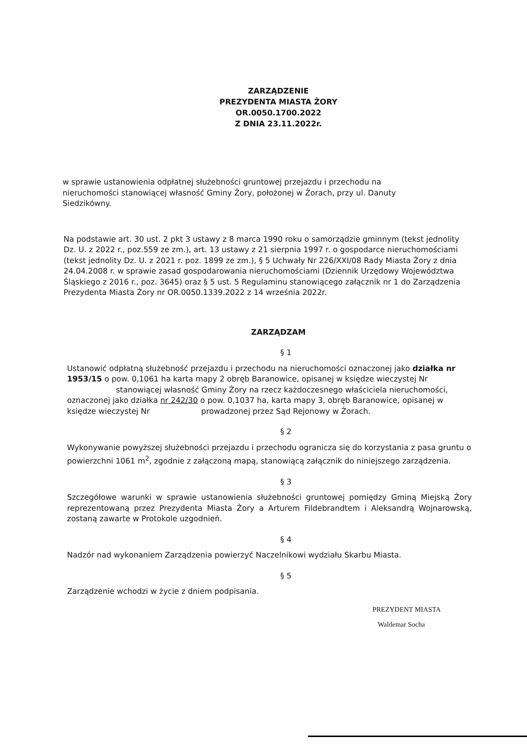ZARZĄDZENIE
PREZYDENTA MIASTA ŻORY
OR.0050.1700.2022
Z DNIA 23.11.2022r.
w sprawie ustanowienia odpłatnej służebności gruntowej przejazdu i przechodu na nieruchomości stanowiącej własność Gminy Żory, położonej w Żorach, przy ul. Danuty Siedzikówny.
Na podstawie art. 30 ust. 2 pkt 3 ustawy z 8 marca 1990 roku o samorządzie gminnym (tekst jednolity Dz. U. z 2022 r., poz.559 ze zm.), art. 13 ustawy z 21 sierpnia 1997 r. o gospodarce nieruchomościami (tekst jednolity Dz. U. z 2021 r. poz. 1899 ze zm.), § 5 Uchwały Nr 226/XXI/08 Rady Miasta Żory z dnia 24.04.2008 r. w sprawie zasad gospodarowania nieruchomościami (Dziennik Urzędowy Województwa Śląskiego z 2016 r., poz. 3645) oraz § 5 ust. 5 Regulaminu stanowiącego załącznik nr 1 do Zarządzenia Prezydenta Miasta Żory nr OR.0050.1339.2022 z 14 września 2022r.
ZARZĄDZAM
§ 1
Ustanowić odpłatną służebność przejazdu i przechodu na nieruchomości oznaczonej jako działka nr 1953/15 o pow. 0,1061 ha karta mapy 2 obręb Baranowice, opisanej w księdze wieczystej Nr stanowiącej własność Gminy Żory na rzecz każdoczesnego właściciela nieruchomości, oznaczonej jako działka nr 242/30 o pow. 0,1037 ha, karta mapy 3, obręb Baranowice, opisanej w księdze wieczystej Nr prowadzonej przez Sąd Rejonowy w Żorach.
§ 2
Wykonywanie powyższej służebności przejazdu i przechodu ogranicza się do korzystania z pasa gruntu o powierzchni 1061 m<sup>2</sup>, zgodnie z załączoną mapą, stanowiącą załącznik do niniejszego zarządzenia.
§ 3
Szczegółowe warunki w sprawie ustanowienia służebności gruntowej pomiędzy Gminą Miejską Żory reprezentowaną przez Prezydenta Miasta Żory a Arturem Fildebrandtem i Aleksandrą Wojnarowską, zostaną zawarte w Protokole uzgodnień.
§ 4
Nadzór nad wykonaniem Zarządzenia powierzyć Naczelnikowi wydziału Skarbu Miasta.
§ 5
Zarządzenie wchodzi w życie z dniem podpisania.
PREZYDENT MIASTA
Waldemar Socha